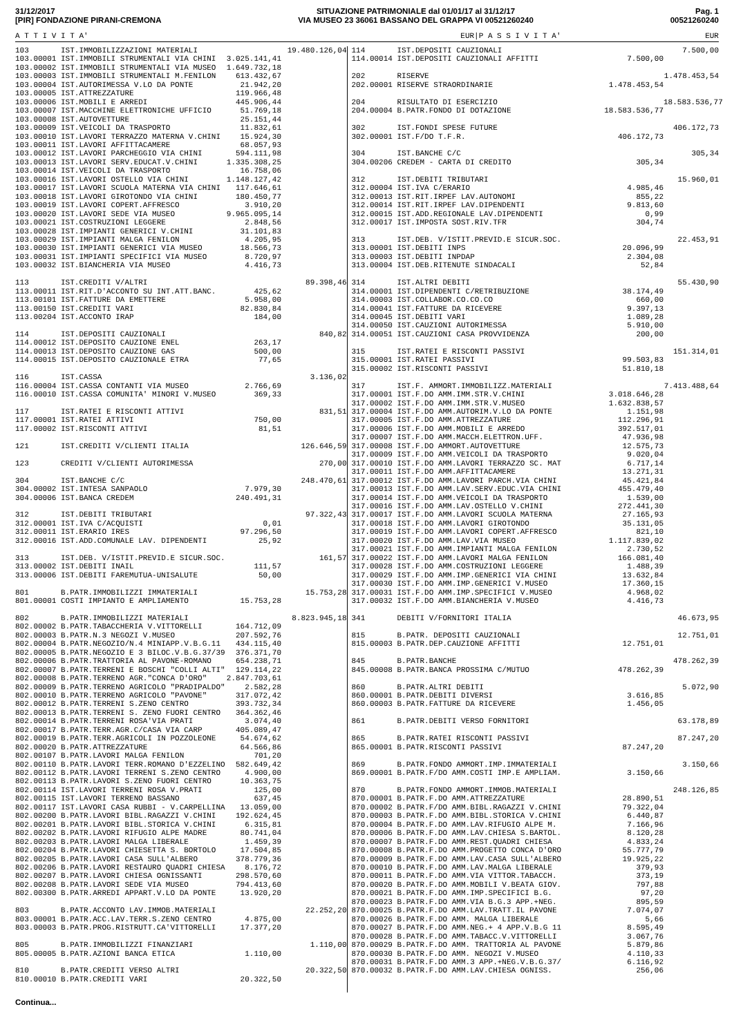31/12/2017
[PIR] FONDAZIONE PIRANI-CREMONA
SITUAZIONE PATRIMONIALE dal 01/01/17 al 31/12/17
VIA MUSEO 23 36061 BASSANO DEL GRAPPA VI 00521260240
Pag. 1
00521260240
A T T I V I T A' EUR|P A S S I V I T A' EUR
| 103 IST.IMMOBILIZZAZIONI MATERIALI | | 19.480.126,04 | 114 IST.DEPOSITI CAUZIONALI | | 7.500,00 |
| 103.00001 IST.IMMOBILI STRUMENTALI VIA CHINI | 3.025.141,41 | | 114.00014 IST.DEPOSITI CAUZIONALI AFFITTI | 7.500,00 | |
| 103.00002 IST.IMMOBILI STRUMENTALI VIA MUSEO | 1.649.732,18 | | | | |
| 103.00003 IST.IMMOBILI STRUMENTALI M.FENILON | 613.432,67 | | 202 RISERVE | | 1.478.453,54 |
| 103.00004 IST.AUTORIMESSA V.LO DA PONTE | 21.942,20 | | 202.00001 RISERVE STRAORDINARIE | 1.478.453,54 | |
| 103.00005 IST.ATTREZZATURE | 119.966,48 | | | | |
| 103.00006 IST.MOBILI E ARREDI | 445.906,44 | | 204 RISULTATO DI ESERCIZIO | | 18.583.536,77 |
| 103.00007 IST.MACCHINE ELETTRONICHE UFFICIO | 51.769,18 | | 204.00004 B.PATR.FONDO DI DOTAZIONE | 18.583.536,77 | |
| 103.00008 IST.AUTOVETTURE | 25.151,44 | | | | |
| 103.00009 IST.VEICOLI DA TRASPORTO | 11.832,61 | | 302 IST.FONDI SPESE FUTURE | | 406.172,73 |
| 103.00010 IST.LAVORI TERRAZZO MATERNA V.CHINI | 15.924,30 | | 302.00001 IST.F/DO T.F.R. | 406.172,73 | |
| 103.00011 IST.LAVORI AFFITTACAMERE | 68.057,93 | | | | |
| 103.00012 IST.LAVORI PARCHEGGIO VIA CHINI | 594.111,98 | | 304 IST.BANCHE C/C | | 305,34 |
| 103.00013 IST.LAVORI SERV.EDUCAT.V.CHINI | 1.335.308,25 | | 304.00206 CREDEM - CARTA DI CREDITO | 305,34 | |
| 103.00014 IST.VEICOLI DA TRASPORTO | 16.758,06 | | | | |
| 103.00016 IST.LAVORI OSTELLO VIA CHINI | 1.148.127,42 | | 312 IST.DEBITI TRIBUTARI | | 15.960,01 |
| 103.00017 IST.LAVORI SCUOLA MATERNA VIA CHINI | 117.646,61 | | 312.00004 IST.IVA C/ERARIO | 4.985,46 | |
| 103.00018 IST.LAVORI GIROTONDO VIA CHINI | 180.450,77 | | 312.00013 IST.RIT.IRPEF LAV.AUTONOMI | 855,22 | |
| 103.00019 IST.LAVORI COPERT.AFFRESCO | 3.910,20 | | 312.00014 IST.RIT.IRPEF LAV.DIPENDENTI | 9.813,60 | |
| 103.00020 IST.LAVORI SEDE VIA MUSEO | 9.965.095,14 | | 312.00015 IST.ADD.REGIONALE LAV.DIPENDENTI | 0,99 | |
| 103.00021 IST.COSTRUZIONI LEGGERE | 2.848,56 | | 312.00017 IST.IMPOSTA SOST.RIV.TFR | 304,74 | |
| 103.00028 IST.IMPIANTI GENERICI V.CHINI | 31.101,83 | | | | |
| 103.00029 IST.IMPIANTI MALGA FENILON | 4.205,95 | | 313 IST.DEB. V/ISTIT.PREVID.E SICUR.SOC. | | 22.453,91 |
| 103.00030 IST.IMPIANTI GENERICI VIA MUSEO | 18.566,73 | | 313.00001 IST.DEBITI INPS | 20.096,99 | |
| 103.00031 IST.IMPIANTI SPECIFICI VIA MUSEO | 8.720,97 | | 313.00003 IST.DEBITI INPDAP | 2.304,08 | |
| 103.00032 IST.BIANCHERIA VIA MUSEO | 4.416,73 | | 313.00004 IST.DEB.RITENUTE SINDACALI | 52,84 | |
| 113 IST.CREDITI V/ALTRI | | 89.398,46 | 314 IST.ALTRI DEBITI | | 55.430,90 |
| 113.00011 IST.RIT.D'ACCONTO SU INT.ATT.BANC. | 425,62 | | 314.00001 IST.DIPENDENTI C/RETRIBUZIONE | 38.174,49 | |
| 113.00101 IST.FATTURE DA EMETTERE | 5.958,00 | | 314.00003 IST.COLLABOR.CO.CO.CO | 660,00 | |
| 113.00150 IST.CREDITI VARI | 82.830,84 | | 314.00041 IST.FATTURE DA RICEVERE | 9.397,13 | |
| 113.00204 IST.ACCONTO IRAP | 184,00 | | 314.00045 IST.DEBITI VARI | 1.089,28 | |
| | | | 314.00050 IST.CAUZIONI AUTORIMESSA | 5.910,00 | |
| 114 IST.DEPOSITI CAUZIONALI | | 840,82 | 314.00051 IST.CAUZIONI CASA PROVVIDENZA | 200,00 | |
| 114.00012 IST.DEPOSITO CAUZIONE ENEL | 263,17 | | | | |
| 114.00013 IST.DEPOSITO CAUZIONE GAS | 500,00 | | 315 IST.RATEI E RISCONTI PASSIVI | | 151.314,01 |
| 114.00015 IST.DEPOSITO CAUZIONALE ETRA | 77,65 | | 315.00001 IST.RATEI PASSIVI | 99.503,83 | |
| | | | 315.00002 IST.RISCONTI PASSIVI | 51.810,18 | |
| 116 IST.CASSA | | 3.136,02 | | | |
| 116.00004 IST.CASSA CONTANTI VIA MUSEO | 2.766,69 | | 317 IST.F. AMMORT.IMMOBILIZZ.MATERIALI | | 7.413.488,64 |
| 116.00010 IST.CASSA COMUNITA' MINORI V.MUSEO | 369,33 | | 317.00001 IST.F.DO AMM.IMM.STR.V.CHINI | 3.018.646,28 | |
| | | | 317.00002 IST.F.DO AMM.IMM.STR.V.MUSEO | 1.632.838,57 | |
| 117 IST.RATEI E RISCONTI ATTIVI | | 831,51 | 317.00004 IST.F.DO AMM.AUTORIM.V.LO DA PONTE | 1.151,98 | |
| 117.00001 IST.RATEI ATTIVI | 750,00 | | 317.00005 IST.F.DO AMM.ATTREZZATURE | 112.296,91 | |
| 117.00002 IST.RISCONTI ATTIVI | 81,51 | | 317.00006 IST.F.DO AMM.MOBILI E ARREDO | 392.517,01 | |
| | | | 317.00007 IST.F.DO AMM.MACCH.ELETTRON.UFF. | 47.936,98 | |
| 121 IST.CREDITI V/CLIENTI ITALIA | | 126.646,59 | 317.00008 IST.F.DO AMMORT.AUTOVETTURE | 12.575,73 | |
| | | | 317.00009 IST.F.DO AMM.VEICOLI DA TRASPORTO | 9.020,04 | |
| 123 CREDITI V/CLIENTI AUTORIMESSA | | 270,00 | 317.00010 IST.F.DO AMM.LAVORI TERRAZZO SC. MAT | 6.717,14 | |
| | | | 317.00011 IST.F.DO AMM.AFFITTACAMERE | 13.271,31 | |
| 304 IST.BANCHE C/C | | 248.470,61 | 317.00012 IST.F.DO AMM.LAVORI PARCH.VIA CHINI | 45.421,84 | |
| 304.00002 IST.INTESA SANPAOLO | 7.979,30 | | 317.00013 IST.F.DO AMM.LAV.SERV.EDUC.VIA CHINI | 455.479,40 | |
| 304.00006 IST.BANCA CREDEM | 240.491,31 | | 317.00014 IST.F.DO AMM.VEICOLI DA TRASPORTO | 1.539,00 | |
| | | | 317.00016 IST.F.DO AMM.LAV.OSTELLO V.CHINI | 272.441,30 | |
| 312 IST.DEBITI TRIBUTARI | | 97.322,43 | 317.00017 IST.F.DO AMM.LAVORI SCUOLA MATERNA | 27.165,93 | |
| 312.00001 IST.IVA C/ACQUISTI | 0,01 | | 317.00018 IST.F.DO AMM.LAVORI GIROTONDO | 35.131,05 | |
| 312.00011 IST.ERARIO IRES | 97.296,50 | | 317.00019 IST.F.DO AMM.LAVORI COPERT.AFFRESCO | 821,10 | |
| 312.00016 IST.ADD.COMUNALE LAV. DIPENDENTI | 25,92 | | 317.00020 IST.F.DO AMM.LAV.VIA MUSEO | 1.117.839,02 | |
| | | | 317.00021 IST.F.DO AMM.IMPIANTI MALGA FENILON | 2.730,52 | |
| 313 IST.DEB. V/ISTIT.PREVID.E SICUR.SOC. | | 161,57 | 317.00022 IST.F.DO AMM.LAVORI MALGA FENILON | 166.081,40 | |
| 313.00002 IST.DEBITI INAIL | 111,57 | | 317.00028 IST.F.DO AMM.COSTRUZIONI LEGGERE | 1.488,39 | |
| 313.00006 IST.DEBITI FAREMUTUA-UNISALUTE | 50,00 | | 317.00029 IST.F.DO AMM.IMP.GENERICI VIA CHINI | 13.632,84 | |
| | | | 317.00030 IST.F.DO AMM.IMP.GENERICI V.MUSEO | 17.360,15 | |
| 801 B.PATR.IMMOBILIZZI IMMATERIALI | | 15.753,28 | 317.00031 IST.F.DO AMM.IMP.SPECIFICI V.MUSEO | 4.968,02 | |
| 801.00001 COSTI IMPIANTO E AMPLIAMENTO | 15.753,28 | | 317.00032 IST.F.DO AMM.BIANCHERIA V.MUSEO | 4.416,73 | |
| 802 B.PATR.IMMOBILIZZI MATERIALI | | 8.823.945,18 | 341 DEBITI V/FORNITORI ITALIA | | 46.673,95 |
| 802.00002 B.PATR.TABACCHERIA V.VITTORELLI | 164.712,09 | | | | |
| 802.00003 B.PATR.N.3 NEGOZI V.MUSEO | 207.592,76 | | 815 B.PATR. DEPOSITI CAUZIONALI | | 12.751,01 |
| 802.00004 B.PATR.NEGOZIO/N.4 MINIAPP.V.B.G.11 | 434.115,40 | | 815.00003 B.PATR.DEP.CAUZIONE AFFITTI | 12.751,01 | |
| 802.00005 B.PATR.NEGOZIO E 3 BILOC.V.B.G.37/39 | 376.371,70 | | | | |
| 802.00006 B.PATR.TRATTORIA AL PAVONE-ROMANO | 654.238,71 | | 845 B.PATR.BANCHE | | 478.262,39 |
| 802.00007 B.PATR.TERRENI E BOSCHI "COLLI ALTI" | 129.114,22 | | 845.00008 B.PATR.BANCA PROSSIMA C/MUTUO | 478.262,39 | |
| 802.00008 B.PATR.TERRENO AGR."CONCA D'ORO" | 2.847.703,61 | | | | |
| 802.00009 B.PATR.TERRENO AGRICOLO "PRADIPALDO" | 2.582,28 | | 860 B.PATR.ALTRI DEBITI | | 5.072,90 |
| 802.00010 B.PATR.TERRENO AGRICOLO "PAVONE" | 317.072,42 | | 860.00001 B.PATR.DEBITI DIVERSI | 3.616,85 | |
| 802.00012 B.PATR.TERRENI S.ZENO CENTRO | 393.732,34 | | 860.00003 B.PATR.FATTURE DA RICEVERE | 1.456,05 | |
| 802.00013 B.PATR.TERRENI S. ZENO FUORI CENTRO | 364.362,46 | | | | |
| 802.00014 B.PATR.TERRENI ROSA'VIA PRATI | 3.074,40 | | 861 B.PATR.DEBITI VERSO FORNITORI | | 63.178,89 |
| 802.00017 B.PATR.TERR.AGR.C/CASA VIA CARP | 405.089,47 | | | | |
| 802.00019 B.PATR.TERR.AGRICOLI IN POZZOLEONE | 54.674,62 | | 865 B.PATR.RATEI RISCONTI PASSIVI | | 87.247,20 |
| 802.00020 B.PATR.ATTREZZATURE | 64.566,86 | | 865.00001 B.PATR.RISCONTI PASSIVI | 87.247,20 | |
| 802.00107 B.PATR.LAVORI MALGA FENILON | 701,20 | | | | |
| 802.00110 B.PATR.LAVORI TERR.ROMANO D'EZZELINO | 582.649,42 | | 869 B.PATR.FONDO AMMORT.IMP.IMMATERIALI | | 3.150,66 |
| 802.00112 B.PATR.LAVORI TERRENI S.ZENO CENTRO | 4.900,00 | | 869.00001 B.PATR.F/DO AMM.COSTI IMP.E AMPLIAM. | 3.150,66 | |
| 802.00113 B.PATR.LAVORI S.ZENO FUORI CENTRO | 10.363,75 | | | | |
| 802.00114 IST.LAVORI TERRENI ROSA V.PRATI | 125,00 | | 870 B.PATR.FONDO AMMORT.IMMOB.MATERIALI | | 248.126,85 |
| 802.00115 IST.LAVORI TERRENO BASSANO | 637,45 | | 870.00001 B.PATR.F.DO AMM.ATTREZZATURE | 28.890,51 | |
| 802.00117 IST.LAVORI CASA RUBBI - V.CARPELLINA | 13.059,00 | | 870.00002 B.PATR.F/DO AMM.BIBL.RAGAZZI V.CHINI | 79.322,04 | |
| 802.00200 B.PATR.LAVORI BIBL.RAGAZZI V.CHINI | 192.624,45 | | 870.00003 B.PATR.F.DO AMM.BIBL.STORICA V.CHINI | 6.440,87 | |
| 802.00201 B.PATR.LAVORI BIBL.STORICA V.CHINI | 6.315,81 | | 870.00004 B.PATR.F.DO AMM.LAV.RIFUGIO ALPE M. | 7.166,96 | |
| 802.00202 B.PATR.LAVORI RIFUGIO ALPE MADRE | 80.741,04 | | 870.00006 B.PATR.F.DO AMM.LAV.CHIESA S.BARTOL. | 8.120,28 | |
| 802.00203 B.PATR.LAVORI MALGA LIBERALE | 1.459,39 | | 870.00007 B.PATR.F.DO AMM.REST.QUADRI CHIESA | 4.833,24 | |
| 802.00204 B.PATR.LAVORI CHIESETTA S. BORTOLO | 17.504,85 | | 870.00008 B.PATR.F.DO AMM.PROGETTO CONCA D'ORO | 55.777,79 | |
| 802.00205 B.PATR.LAVORI CASA SULL'ALBERO | 378.779,36 | | 870.00009 B.PATR.F.DO AMM.LAV.CASA SULL'ALBERO | 19.925,22 | |
| 802.00206 B.PATR.LAVORI RESTAURO QUADRI CHIESA | 8.176,72 | | 870.00010 B.PATR.F.DO AMM.LAV.MALGA LIBERALE | 379,93 | |
| 802.00207 B.PATR.LAVORI CHIESA OGNISSANTI | 298.570,60 | | 870.00011 B.PATR.F.DO AMM.VIA VITTOR.TABACCH. | 373,19 | |
| 802.00208 B.PATR.LAVORI SEDE VIA MUSEO | 794.413,60 | | 870.00020 B.PATR.F.DO AMM.MOBILI V.BEATA GIOV. | 797,88 | |
| 802.00300 B.PATR.ARREDI APPART.V.LO DA PONTE | 13.920,20 | | 870.00021 B.PATR.F.DO AMM.IMP.SPECIFICI B.G. | 97,20 | |
| | | | 870.00023 B.PATR.F.DO AMM.VIA B.G.3 APP.+NEG. | 895,59 | |
| 803 B.PATR.ACCONTO LAV.IMMOB.MATERIALI | | 22.252,20 | 870.00025 B.PATR.F.DO AMM.LAV.TRATT.IL PAVONE | 7.074,07 | |
| 803.00001 B.PATR.ACC.LAV.TERR.S.ZENO CENTRO | 4.875,00 | | 870.00026 B.PATR.F.DO AMM. MALGA LIBERALE | 5,66 | |
| 803.00003 B.PATR.PROG.RISTRUTT.CA'VITTORELLI | 17.377,20 | | 870.00027 B.PATR.F.DO AMM.NEG.+ 4 APP.V.B.G 11 | 8.595,49 | |
| | | | 870.00028 B.PATR.F.DO AMM.TABACC.V.VITTORELLI | 3.067,76 | |
| 805 B.PATR.IMMOBILIZZI FINANZIARI | | 1.110,00 | 870.00029 B.PATR.F.DO AMM. TRATTORIA AL PAVONE | 5.879,86 | |
| 805.00005 B.PATR.AZIONI BANCA ETICA | 1.110,00 | | 870.00030 B.PATR.F.DO AMM. NEGOZI V.MUSEO | 4.110,33 | |
| | | | 870.00031 B.PATR.F.DO AMM.3 APP.+NEG.V.B.G.37/ | 6.116,92 | |
| 810 B.PATR.CREDITI VERSO ALTRI | | 20.322,50 | 870.00032 B.PATR.F.DO AMM.LAV.CHIESA OGNISS. | 256,06 | |
| 810.00010 B.PATR.CREDITI VARI | 20.322,50 | | | | |
Continua...